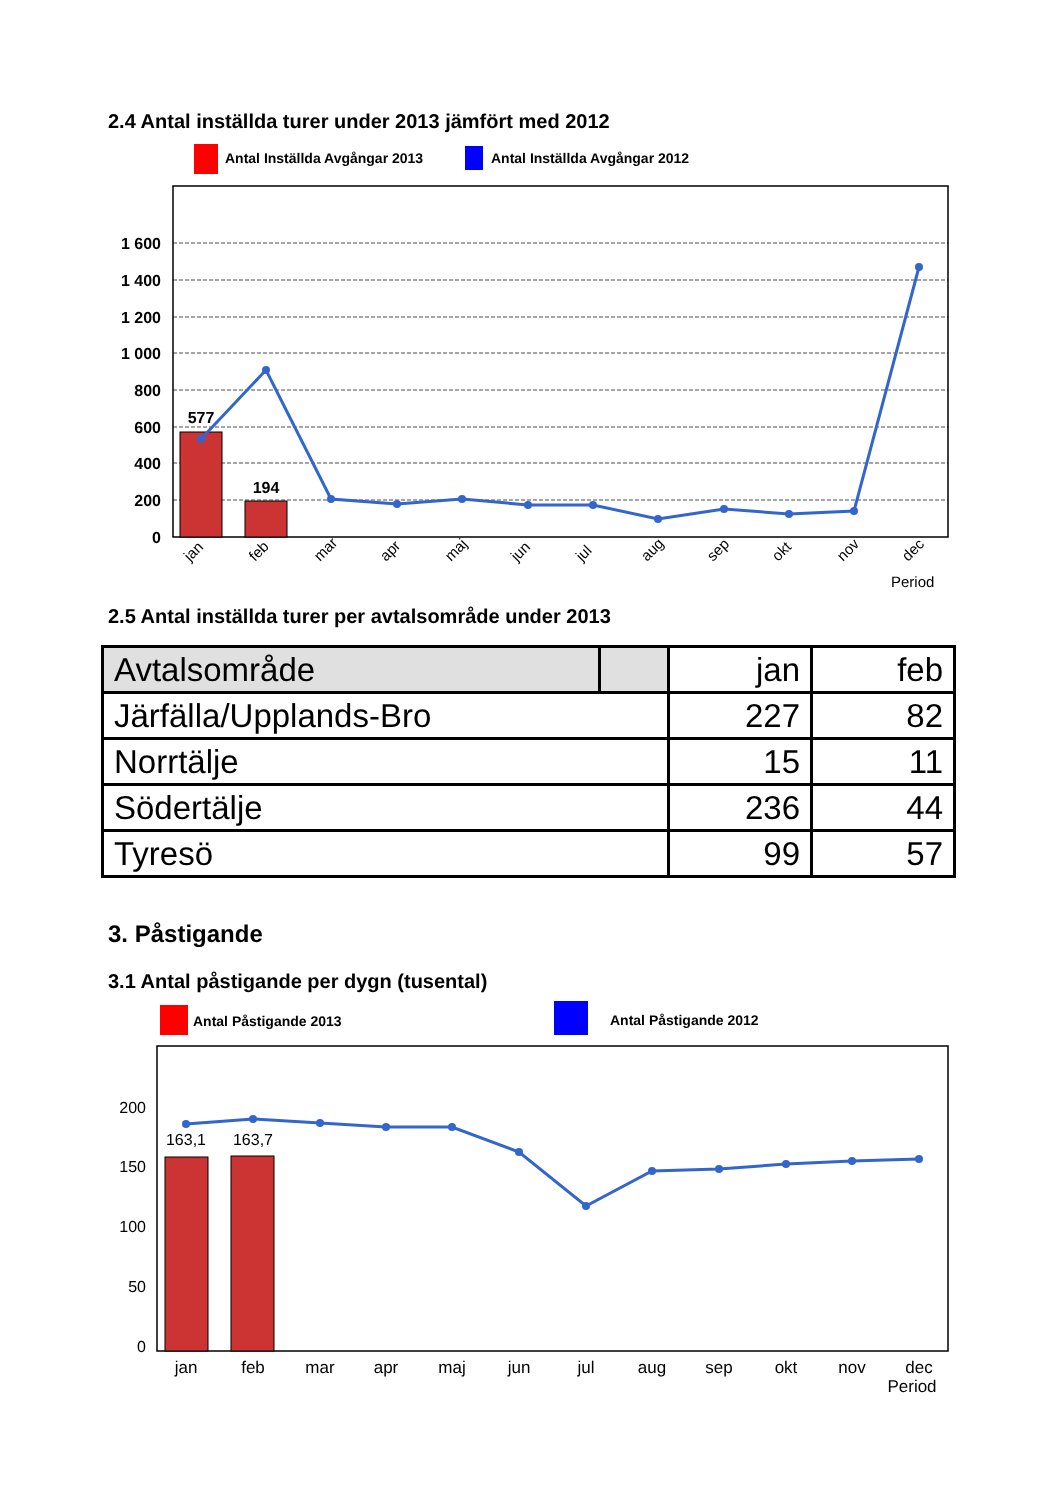2.4 Antal inställda turer under 2013 jämfört med 2012
Antal Inställda Avgångar 2013
Antal Inställda Avgångar 2012
1 600
1 400
1 200
1 000
800
600
400
200
0
577
194
jan
feb
mar
apr
maj
jun
jul
aug
sep
okt
nov
dec
Period
2.5 Antal inställda turer per avtalsområde under 2013
| Avtalsområde | | jan | feb |
| --- | --- | --- | --- |
| Järfälla/Upplands-Bro | | 227 | 82 |
| Norrtälje | | 15 | 11 |
| Södertälje | | 236 | 44 |
| Tyresö | | 99 | 57 |
3. Påstigande
3.1 Antal påstigande per dygn (tusental)
Antal Påstigande 2013
Antal Påstigande 2012
200
150
100
50
0
163,1
163,7
jan
feb
mar
apr
maj
jun
jul
aug
sep
okt
nov
dec
Period